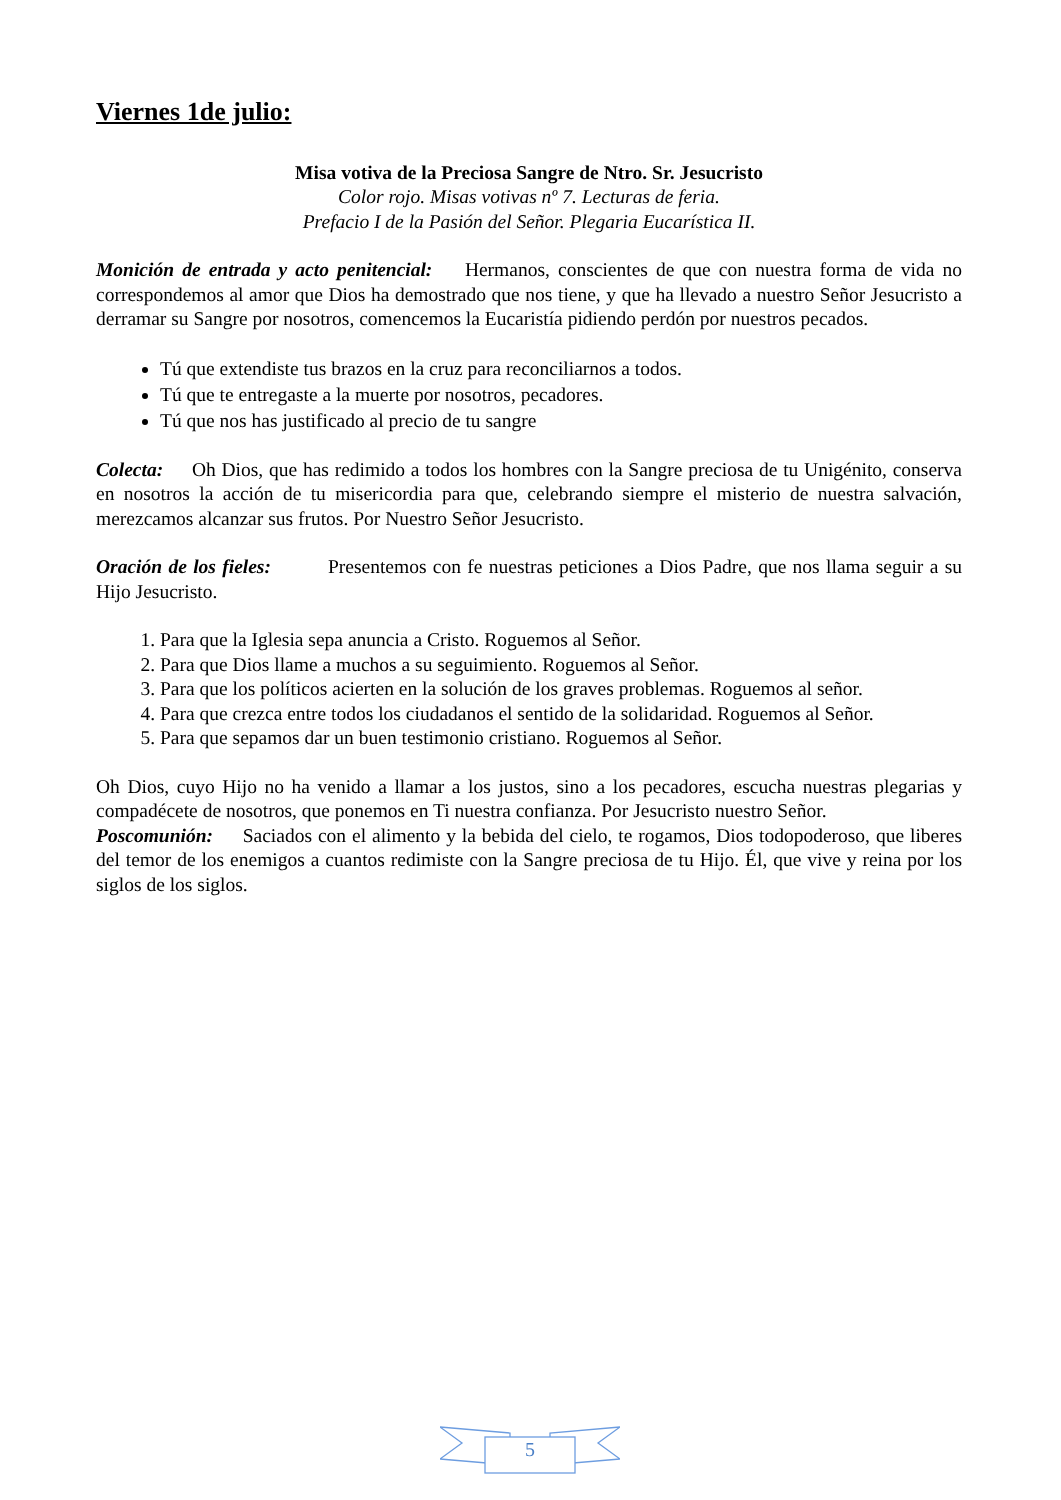Viernes 1de julio:
Misa votiva de la Preciosa Sangre de Ntro. Sr. Jesucristo
Color rojo. Misas votivas nº 7. Lecturas de feria.
Prefacio I de la Pasión del Señor. Plegaria Eucarística II.
Monición de entrada y acto penitencial: Hermanos, conscientes de que con nuestra forma de vida no correspondemos al amor que Dios ha demostrado que nos tiene, y que ha llevado a nuestro Señor Jesucristo a derramar su Sangre por nosotros, comencemos la Eucaristía pidiendo perdón por nuestros pecados.
Tú que extendiste tus brazos en la cruz para reconciliarnos a todos.
Tú que te entregaste a la muerte por nosotros, pecadores.
Tú que nos has justificado al precio de tu sangre
Colecta: Oh Dios, que has redimido a todos los hombres con la Sangre preciosa de tu Unigénito, conserva en nosotros la acción de tu misericordia para que, celebrando siempre el misterio de nuestra salvación, merezcamos alcanzar sus frutos. Por Nuestro Señor Jesucristo.
Oración de los fieles: Presentemos con fe nuestras peticiones a Dios Padre, que nos llama seguir a su Hijo Jesucristo.
1. Para que la Iglesia sepa anuncia a Cristo. Roguemos al Señor.
2. Para que Dios llame a muchos a su seguimiento. Roguemos al Señor.
3. Para que los políticos acierten en la solución de los graves problemas. Roguemos al señor.
4. Para que crezca entre todos los ciudadanos el sentido de la solidaridad. Roguemos al Señor.
5. Para que sepamos dar un buen testimonio cristiano. Roguemos al Señor.
Oh Dios, cuyo Hijo no ha venido a llamar a los justos, sino a los pecadores, escucha nuestras plegarias y compadécete de nosotros, que ponemos en Ti nuestra confianza. Por Jesucristo nuestro Señor.
Poscomunión: Saciados con el alimento y la bebida del cielo, te rogamos, Dios todopoderoso, que liberes del temor de los enemigos a cuantos redimiste con la Sangre preciosa de tu Hijo. Él, que vive y reina por los siglos de los siglos.
5